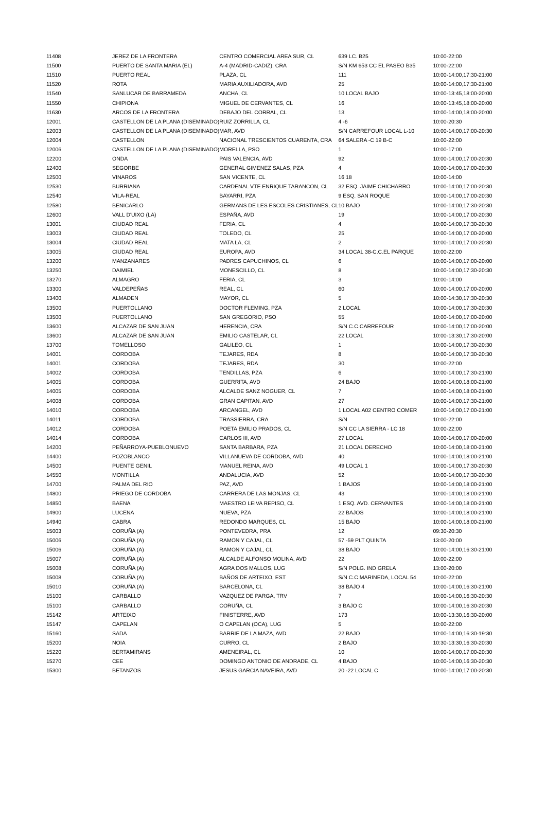| 11408 | JEREZ DE LA FRONTERA | CENTRO COMERCIAL AREA SUR, CL | 639 LC. B25 | 10:00-22:00 |
| 11500 | PUERTO DE SANTA MARIA (EL) | A-4 (MADRID-CADIZ), CRA | S/N KM 653 CC EL PASEO B35 | 10:00-22:00 |
| 11510 | PUERTO REAL | PLAZA, CL | 111 | 10:00-14:00,17:30-21:00 |
| 11520 | ROTA | MARIA AUXILIADORA, AVD | 25 | 10:00-14:00,17:30-21:00 |
| 11540 | SANLUCAR DE BARRAMEDA | ANCHA, CL | 10 LOCAL BAJO | 10:00-13:45,18:00-20:00 |
| 11550 | CHIPIONA | MIGUEL DE CERVANTES, CL | 16 | 10:00-13:45,18:00-20:00 |
| 11630 | ARCOS DE LA FRONTERA | DEBAJO DEL CORRAL, CL | 13 | 10:00-14:00,18:00-20:00 |
| 12001 | CASTELLON DE LA PLANA (DISEMINADO) | RUIZ ZORRILLA, CL | 4 -6 | 10:00-20:30 |
| 12003 | CASTELLON DE LA PLANA (DISEMINADO) | MAR, AVD | S/N CARREFOUR LOCAL L-10 | 10:00-14:00,17:00-20:30 |
| 12004 | CASTELLON | NACIONAL TRESCIENTOS CUARENTA, CRA | 64 SALERA -C 19 B-C | 10:00-22:00 |
| 12006 | CASTELLON DE LA PLANA (DISEMINADO) | MORELLA, PSO | 1 | 10:00-17:00 |
| 12200 | ONDA | PAIS VALENCIA, AVD | 92 | 10:00-14:00,17:00-20:30 |
| 12400 | SEGORBE | GENERAL GIMENEZ SALAS, PZA | 4 | 10:00-14:00,17:00-20:30 |
| 12500 | VINAROS | SAN VICENTE, CL | 16 18 | 10:00-14:00 |
| 12530 | BURRIANA | CARDENAL VTE ENRIQUE TARANCON, CL | 32 ESQ. JAIME CHICHARRO | 10:00-14:00,17:00-20:30 |
| 12540 | VILA-REAL | BAYARRI, PZA | 9 ESQ. SAN ROQUE | 10:00-14:00,17:00-20:30 |
| 12580 | BENICARLO | GERMANS DE LES ESCOLES CRISTIANES, CL | 10 BAJO | 10:00-14:00,17:30-20:30 |
| 12600 | VALL D'UIXO (LA) | ESPAÑA, AVD | 19 | 10:00-14:00,17:00-20:30 |
| 13001 | CIUDAD REAL | FERIA, CL | 4 | 10:00-14:00,17:30-20:30 |
| 13003 | CIUDAD REAL | TOLEDO, CL | 25 | 10:00-14:00,17:00-20:00 |
| 13004 | CIUDAD REAL | MATA LA, CL | 2 | 10:00-14:00,17:00-20:30 |
| 13005 | CIUDAD REAL | EUROPA, AVD | 34 LOCAL 38-C.C.EL PARQUE | 10:00-22:00 |
| 13200 | MANZANARES | PADRES CAPUCHINOS, CL | 6 | 10:00-14:00,17:00-20:00 |
| 13250 | DAIMIEL | MONESCILLO, CL | 8 | 10:00-14:00,17:30-20:30 |
| 13270 | ALMAGRO | FERIA, CL | 3 | 10:00-14:00 |
| 13300 | VALDEPEÑAS | REAL, CL | 60 | 10:00-14:00,17:00-20:00 |
| 13400 | ALMADEN | MAYOR, CL | 5 | 10:00-14:30,17:30-20:30 |
| 13500 | PUERTOLLANO | DOCTOR FLEMING, PZA | 2 LOCAL | 10:00-14:00,17:30-20:30 |
| 13500 | PUERTOLLANO | SAN GREGORIO, PSO | 55 | 10:00-14:00,17:00-20:00 |
| 13600 | ALCAZAR DE SAN JUAN | HERENCIA, CRA | S/N C.C.CARREFOUR | 10:00-14:00,17:00-20:00 |
| 13600 | ALCAZAR DE SAN JUAN | EMILIO CASTELAR, CL | 22 LOCAL | 10:00-13:30,17:30-20:00 |
| 13700 | TOMELLOSO | GALILEO, CL | 1 | 10:00-14:00,17:30-20:30 |
| 14001 | CORDOBA | TEJARES, RDA | 8 | 10:00-14:00,17:30-20:30 |
| 14001 | CORDOBA | TEJARES, RDA | 30 | 10:00-22:00 |
| 14002 | CORDOBA | TENDILLAS, PZA | 6 | 10:00-14:00,17:30-21:00 |
| 14005 | CORDOBA | GUERRITA, AVD | 24 BAJO | 10:00-14:00,18:00-21:00 |
| 14005 | CORDOBA | ALCALDE SANZ NOGUER, CL | 7 | 10:00-14:00,18:00-21:00 |
| 14008 | CORDOBA | GRAN CAPITAN, AVD | 27 | 10:00-14:00,17:30-21:00 |
| 14010 | CORDOBA | ARCANGEL, AVD | 1 LOCAL A02 CENTRO COMER | 10:00-14:00,17:00-21:00 |
| 14011 | CORDOBA | TRASSIERRA, CRA | S/N | 10:00-22:00 |
| 14012 | CORDOBA | POETA EMILIO PRADOS, CL | S/N CC LA SIERRA - LC 18 | 10:00-22:00 |
| 14014 | CORDOBA | CARLOS III, AVD | 27 LOCAL | 10:00-14:00,17:00-20:00 |
| 14200 | PEÑARROYA-PUEBLONUEVO | SANTA BARBARA, PZA | 21 LOCAL DERECHO | 10:00-14:00,18:00-21:00 |
| 14400 | POZOBLANCO | VILLANUEVA DE CORDOBA, AVD | 40 | 10:00-14:00,18:00-21:00 |
| 14500 | PUENTE GENIL | MANUEL REINA, AVD | 49 LOCAL 1 | 10:00-14:00,17:30-20:30 |
| 14550 | MONTILLA | ANDALUCIA, AVD | 52 | 10:00-14:00,17:30-20:30 |
| 14700 | PALMA DEL RIO | PAZ, AVD | 1 BAJOS | 10:00-14:00,18:00-21:00 |
| 14800 | PRIEGO DE CORDOBA | CARRERA DE LAS MONJAS, CL | 43 | 10:00-14:00,18:00-21:00 |
| 14850 | BAENA | MAESTRO LEIVA REPISO, CL | 1 ESQ. AVD. CERVANTES | 10:00-14:00,18:00-21:00 |
| 14900 | LUCENA | NUEVA, PZA | 22 BAJOS | 10:00-14:00,18:00-21:00 |
| 14940 | CABRA | REDONDO MARQUES, CL | 15 BAJO | 10:00-14:00,18:00-21:00 |
| 15003 | CORUÑA (A) | PONTEVEDRA, PRA | 12 | 09:30-20:30 |
| 15006 | CORUÑA (A) | RAMON Y CAJAL, CL | 57 -59 PLT QUINTA | 13:00-20:00 |
| 15006 | CORUÑA (A) | RAMON Y CAJAL, CL | 38 BAJO | 10:00-14:00,16:30-21:00 |
| 15007 | CORUÑA (A) | ALCALDE ALFONSO MOLINA, AVD | 22 | 10:00-22:00 |
| 15008 | CORUÑA (A) | AGRA DOS MALLOS, LUG | S/N POLG. IND GRELA | 13:00-20:00 |
| 15008 | CORUÑA (A) | BAÑOS DE ARTEIXO, EST | S/N C.C.MARINEDA, LOCAL 54 | 10:00-22:00 |
| 15010 | CORUÑA (A) | BARCELONA, CL | 38 BAJO 4 | 10:00-14:00,16:30-21:00 |
| 15100 | CARBALLO | VAZQUEZ DE PARGA, TRV | 7 | 10:00-14:00,16:30-20:30 |
| 15100 | CARBALLO | CORUÑA, CL | 3 BAJO C | 10:00-14:00,16:30-20:30 |
| 15142 | ARTEIXO | FINISTERRE, AVD | 173 | 10:00-13:30,16:30-20:00 |
| 15147 | CAPELAN | O CAPELAN (OCA), LUG | 5 | 10:00-22:00 |
| 15160 | SADA | BARRIE DE LA MAZA, AVD | 22 BAJO | 10:00-14:00,16:30-19:30 |
| 15200 | NOIA | CURRO, CL | 2 BAJO | 10:30-13:30,16:30-20:30 |
| 15220 | BERTAMIRANS | AMENEIRAL, CL | 10 | 10:00-14:00,17:00-20:30 |
| 15270 | CEE | DOMINGO ANTONIO DE ANDRADE, CL | 4 BAJO | 10:00-14:00,16:30-20:30 |
| 15300 | BETANZOS | JESUS GARCIA NAVEIRA, AVD | 20 -22 LOCAL C | 10:00-14:00,17:00-20:30 |